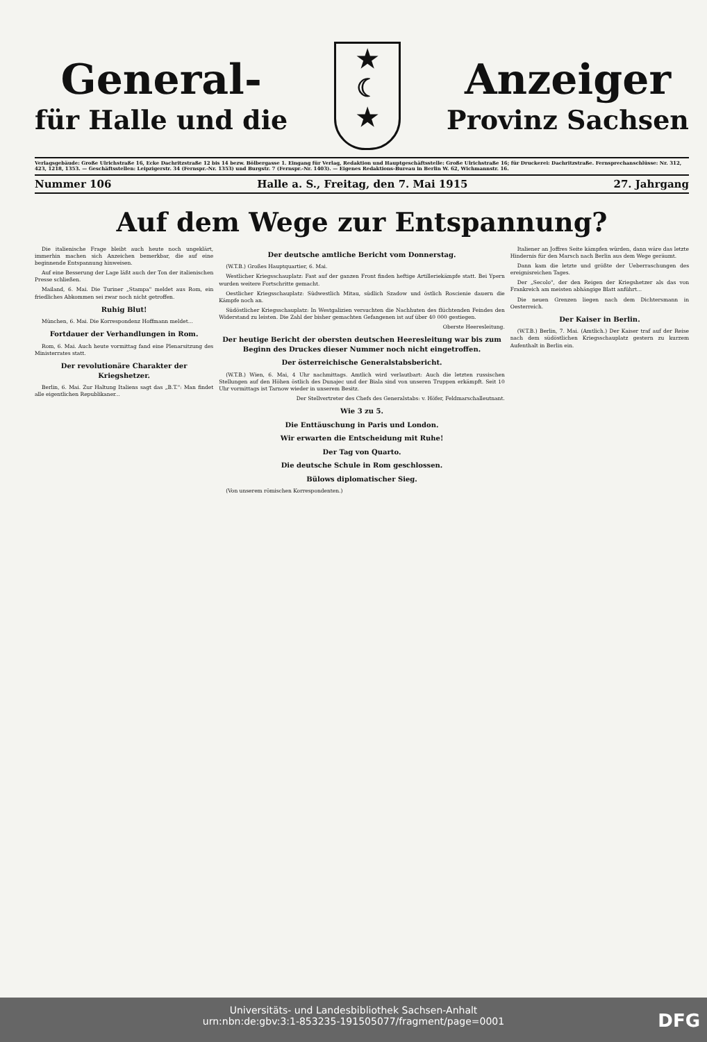General-
für Halle und die
★
☾
★
Anzeiger
Provinz Sachsen
Verlagsgebäude: Große Ulrichstraße 16, Ecke Dachritzstraße 12 bis 14 bezw. Bölbergasse 1. Eingang für Verlag, Redaktion und Hauptgeschäftsstelle: Große Ulrichstraße 16; für Druckerei: Dachritzstraße. Fernsprechanschlüsse: Nr. 312, 423, 1218, 1353. — Geschäftsstellen: Leipzigerstr. 34 (Fernspr.-Nr. 1353) und Burgstr. 7 (Fernspr.-Nr. 1403). — Eigenes Redaktions-Bureau in Berlin W. 62, Wichmannstr. 16.
Nummer 106 Halle a. S., Freitag, den 7. Mai 1915 27. Jahrgang
Auf dem Wege zur Entspannung?
Die italienische Frage bleibt auch heute noch ungeklärt, immerhin machen sich Anzeichen bemerkbar, die auf eine beginnende Entspannung hinweisen.
Auf eine Besserung der Lage läßt auch der Ton der italienischen Presse schließen.
Mailand, 6. Mai. Die Turiner „Stampa" meldet aus Rom, ein friedliches Abkommen sei zwar noch nicht getroffen.
Ruhig Blut!
München, 6. Mai. Die Korrespondenz Hoffmann meldet...
Fortdauer der Verhandlungen in Rom.
Rom, 6. Mai. Auch heute vormittag fand eine Plenarsitzung des Ministerrates statt.
Der revolutionäre Charakter der Kriegshetzer.
Berlin, 6. Mai. Zur Haltung Italiens sagt das „B.T.": Man findet alle eigentlichen Republikaner...
Der deutsche amtliche Bericht vom Donnerstag.
(W.T.B.) Großes Hauptquartier, 6. Mai.
Westlicher Kriegsschauplatz: Fast auf der ganzen Front finden heftige Artilleriekämpfe statt. Bei Ypern wurden weitere Fortschritte gemacht.
Oestlicher Kriegsschauplatz: Südwestlich Mitau, südlich Szadow und östlich Roscienie dauern die Kämpfe noch an.
Südöstlicher Kriegsschauplatz: In Westgalizien versuchten die Nachhuten des flüchtenden Feindes den Widerstand zu leisten. Die Zahl der bisher gemachten Gefangenen ist auf über 40 000 gestiegen.
Oberste Heeresleitung.
Der heutige Bericht der obersten deutschen Heeresleitung war bis zum Beginn des Druckes dieser Nummer noch nicht eingetroffen.
Der österreichische Generalstabsbericht.
(W.T.B.) Wien, 6. Mai, 4 Uhr nachmittags. Amtlich wird verlautbart: Auch die letzten russischen Stellungen auf den Höhen östlich des Dunajec und der Biala sind von unseren Truppen erkämpft. Seit 10 Uhr vormittags ist Tarnow wieder in unserem Besitz.
Der Stellvertreter des Chefs des Generalstabs: v. Höfer, Feldmarschalleutnant.
Wie 3 zu 5.
Die Enttäuschung in Paris und London.
Wir erwarten die Entscheidung mit Ruhe!
Der Tag von Quarto.
Die deutsche Schule in Rom geschlossen.
Bülows diplomatischer Sieg.
(Von unserem römischen Korrespondenten.)
Italiener an Joffres Seite kämpfen würden, dann wäre das letzte Hindernis für den Marsch nach Berlin aus dem Wege geräumt.
Dann kam die letzte und größte der Ueberraschungen des ereignisreichen Tages.
Der „Secolo", der den Reigen der Kriegshetzer als das von Frankreich am meisten abhängige Blatt anführt...
Die neuen Grenzen liegen nach dem Dichtersmann in Oesterreich.
Der Kaiser in Berlin.
(W.T.B.) Berlin, 7. Mai. (Amtlich.) Der Kaiser traf auf der Reise nach dem südöstlichen Kriegsschauplatz gestern zu kurzem Aufenthalt in Berlin ein.
Universitäts- und Landesbibliothek Sachsen-Anhalt
urn:nbn:de:gbv:3:1-853235-191505077/fragment/page=0001
DFG